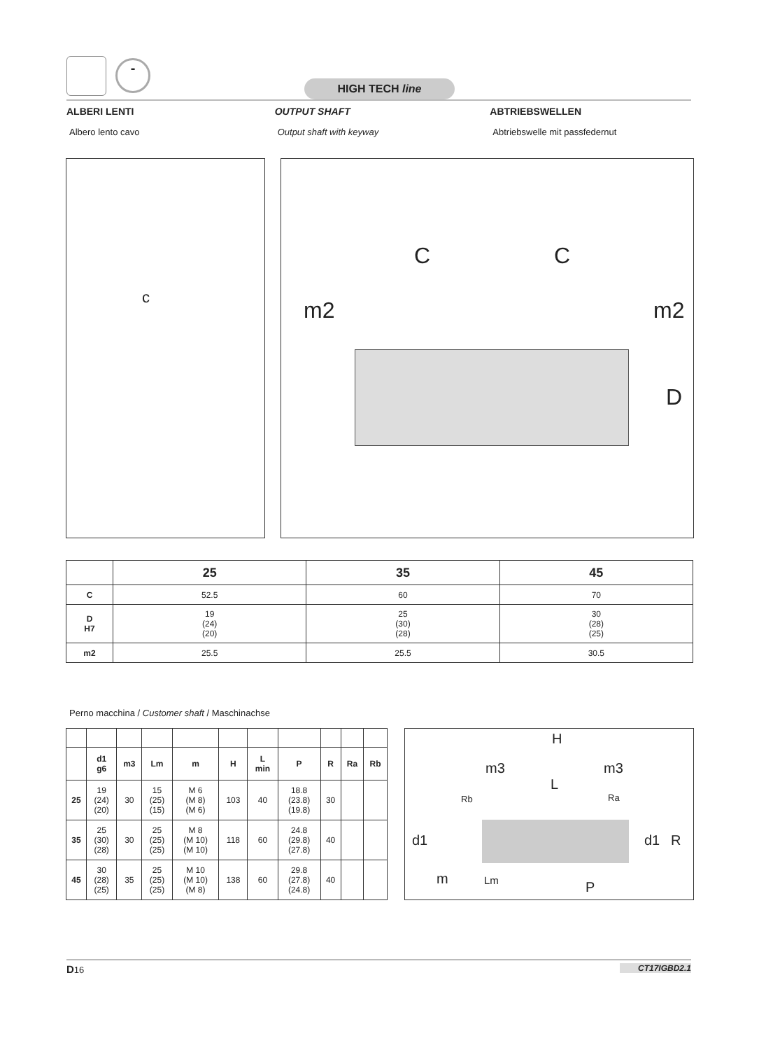-
HIGH TECH line
ALBERI LENTI OUTPUT SHAFT ABTRIEBSWELLEN
Albero lento cavo Output shaft with keyway Abtriebswelle mit passfedernut
c C C
m2 m2
D
| | 25 | 35 | 45 |
| --- | --- | --- | --- |
| C | 52.5 | 60 | 70 |
| D H7 | 19 (24) (20) | 25 (30) (28) | 30 (28) (25) |
| m2 | 25.5 | 25.5 | 30.5 |
Perno macchina / Customer shaft / Maschinachse
| | d1 g6 | m3 | Lm | m | H | L min | P | R | Ra | Rb |
| --- | --- | --- | --- | --- | --- | --- | --- | --- | --- | --- |
| 25 | 19 (24) (20) | 30 | 15 (25) (15) | M 6 (M 8) (M 6) | 103 | 40 | 18.8 (23.8) (19.8) | 30 | | |
| 35 | 25 (30) (28) | 30 | 25 (25) (25) | M 8 (M 10) (M 10) | 118 | 60 | 24.8 (29.8) (27.8) | 40 | | |
| 45 | 30 (28) (25) | 35 | 25 (25) (25) | M 10 (M 10) (M 8) | 138 | 60 | 29.8 (27.8) (24.8) | 40 | | |
H
m3 m3
L
Rb Ra
d1 d1 R
m Lm P
D16 CT17IGBD2.1